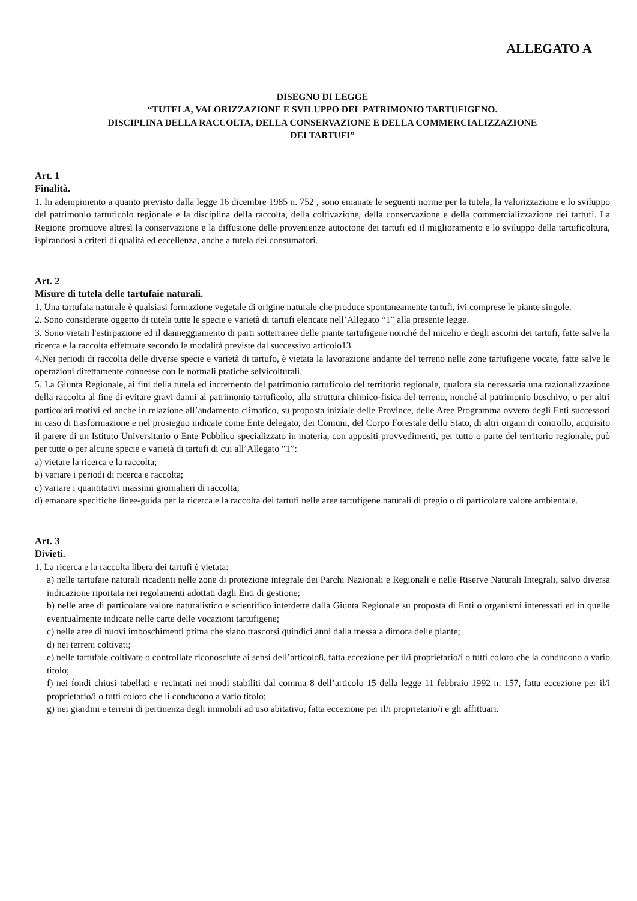ALLEGATO A
DISEGNO DI LEGGE
“TUTELA, VALORIZZAZIONE E SVILUPPO DEL PATRIMONIO TARTUFIGENO.
DISCIPLINA DELLA RACCOLTA, DELLA CONSERVAZIONE E DELLA COMMERCIALIZZAZIONE
DEI TARTUFI”
Art. 1
Finalità.
1. In adempimento a quanto previsto dalla legge 16 dicembre 1985 n. 752 , sono emanate le seguenti norme per la tutela, la valorizzazione e lo sviluppo del patrimonio tartuficolo regionale e la disciplina della raccolta, della coltivazione, della conservazione e della commercializzazione dei tartufi. La Regione promuove altresì la conservazione e la diffusione delle provenienze autoctone dei tartufi ed il miglioramento e lo sviluppo della tartuficoltura, ispirandosi a criteri di qualità ed eccellenza, anche a tutela dei consumatori.
Art. 2
Misure di tutela delle tartufaie naturali.
1. Una tartufaia naturale è qualsiasi formazione vegetale di origine naturale che produce spontaneamente tartufi, ivi comprese le piante singole.
2. Sono considerate oggetto di tutela tutte le specie e varietà di tartufi elencate nell’Allegato “1” alla presente legge.
3. Sono vietati l'estirpazione ed il danneggiamento di parti sotterranee delle piante tartufigene nonché del micelio e degli ascomi dei tartufi, fatte salve la ricerca e la raccolta effettuate secondo le modalità previste dal successivo articolo13.
4.Nei periodi di raccolta delle diverse specie e varietà di tartufo, è vietata la lavorazione andante del terreno nelle zone tartufigene vocate, fatte salve le operazioni direttamente connesse con le normali pratiche selvicolturali.
5. La Giunta Regionale, ai fini della tutela ed incremento del patrimonio tartuficolo del territorio regionale, qualora sia necessaria una razionalizzazione della raccolta al fine di evitare gravi danni al patrimonio tartuficolo, alla struttura chimico-fisica del terreno, nonché al patrimonio boschivo, o per altri particolari motivi ed anche in relazione all’andamento climatico, su proposta iniziale delle Province, delle Aree Programma ovvero degli Enti successori in caso di trasformazione e nel prosieguo indicate come Ente delegato, dei Comuni, del Corpo Forestale dello Stato, di altri organi di controllo, acquisito il parere di un Istituto Universitario o Ente Pubblico specializzato in materia, con appositi provvedimenti, per tutto o parte del territorio regionale, può per tutte o per alcune specie e varietà di tartufi di cui all’Allegato “1”:
a) vietare la ricerca e la raccolta;
b) variare i periodi di ricerca e raccolta;
c) variare i quantitativi massimi giornalieri di raccolta;
d) emanare specifiche linee-guida per la ricerca e la raccolta dei tartufi nelle aree tartufigene naturali di pregio o di particolare valore ambientale.
Art. 3
Divieti.
1. La ricerca e la raccolta libera dei tartufi è vietata:
a) nelle tartufaie naturali ricadenti nelle zone di protezione integrale dei Parchi Nazionali e Regionali e nelle Riserve Naturali Integrali, salvo diversa indicazione riportata nei regolamenti adottati dagli Enti di gestione;
b) nelle aree di particolare valore naturalistico e scientifico interdette dalla Giunta Regionale su proposta di Enti o organismi interessati ed in quelle eventualmente indicate nelle carte delle vocazioni tartufigene;
c) nelle aree di nuovi imboschimenti prima che siano trascorsi quindici anni dalla messa a dimora delle piante;
d) nei terreni coltivati;
e) nelle tartufaie coltivate o controllate riconosciute ai sensi dell’articolo8, fatta eccezione per il/i proprietario/i o tutti coloro che la conducono a vario titolo;
f) nei fondi chiusi tabellati e recintati nei modi stabiliti dal comma 8 dell’articolo 15 della legge 11 febbraio 1992 n. 157, fatta eccezione per il/i proprietario/i o tutti coloro che li conducono a vario titolo;
g) nei giardini e terreni di pertinenza degli immobili ad uso abitativo, fatta eccezione per il/i proprietario/i e gli affittuari.